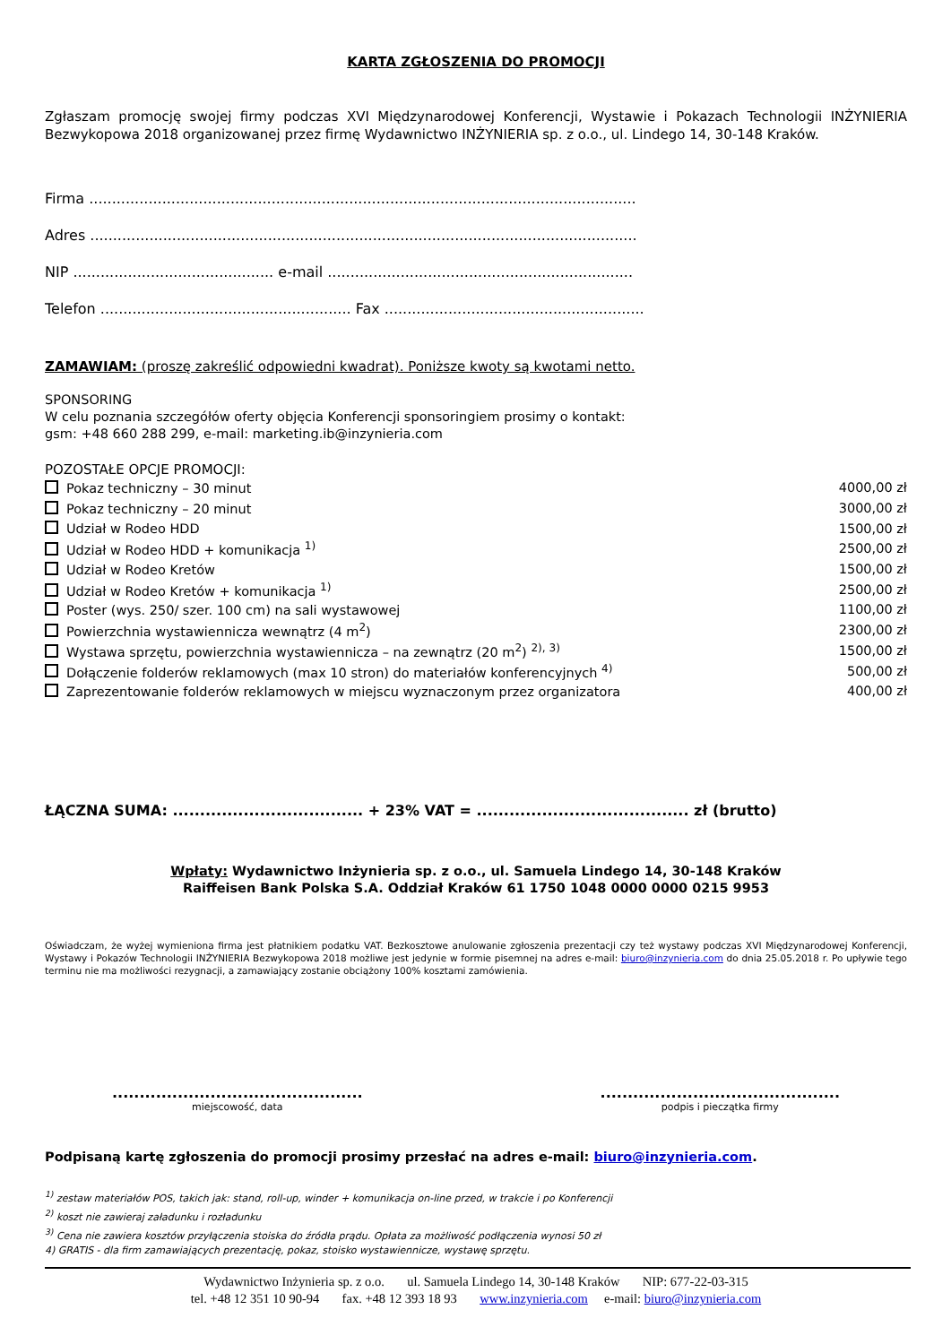KARTA ZGŁOSZENIA DO PROMOCJI
Zgłaszam promocję swojej firmy podczas XVI Międzynarodowej Konferencji, Wystawie i Pokazach Technologii INŻYNIERIA Bezwykopowa 2018 organizowanej przez firmę Wydawnictwo INŻYNIERIA sp. z o.o., ul. Lindego 14, 30-148 Kraków.
Firma ........................................................................................................................
Adres ........................................................................................................................
NIP ............................................ e-mail ...................................................................
Telefon ....................................................... Fax .........................................................
ZAMAWIAM: (proszę zakreślić odpowiedni kwadrat). Poniższe kwoty są kwotami netto.
SPONSORING
W celu poznania szczegółów oferty objęcia Konferencji sponsoringiem prosimy o kontakt:
gsm: +48 660 288 299, e-mail: marketing.ib@inzynieria.com
POZOSTAŁE OPCJE PROMOCJI:
| Pokaz techniczny – 30 minut | 4000,00 zł |
| Pokaz techniczny – 20 minut | 3000,00 zł |
| Udział w Rodeo HDD | 1500,00 zł |
| Udział w Rodeo HDD + komunikacja <sup>1)</sup> | 2500,00 zł |
| Udział w Rodeo Kretów | 1500,00 zł |
| Udział w Rodeo Kretów + komunikacja <sup>1)</sup> | 2500,00 zł |
| Poster (wys. 250/ szer. 100 cm) na sali wystawowej | 1100,00 zł |
| Powierzchnia wystawiennicza wewnątrz (4 m<sup>2</sup>) | 2300,00 zł |
| Wystawa sprzętu, powierzchnia wystawiennicza – na zewnątrz (20 m<sup>2</sup>) <sup>2), 3)</sup> | 1500,00 zł |
| Dołączenie folderów reklamowych (max 10 stron) do materiałów konferencyjnych <sup>4)</sup> | 500,00 zł |
| Zaprezentowanie folderów reklamowych w miejscu wyznaczonym przez organizatora | 400,00 zł |
ŁĄCZNA SUMA: ................................... + 23% VAT = ....................................... zł (brutto)
Wpłaty: Wydawnictwo Inżynieria sp. z o.o., ul. Samuela Lindego 14, 30-148 Kraków
Raiffeisen Bank Polska S.A. Oddział Kraków 61 1750 1048 0000 0000 0215 9953
Oświadczam, że wyżej wymieniona firma jest płatnikiem podatku VAT. Bezkosztowe anulowanie zgłoszenia prezentacji czy też wystawy podczas XVI Międzynarodowej Konferencji, Wystawy i Pokazów Technologii INŻYNIERIA Bezwykopowa 2018 możliwe jest jedynie w formie pisemnej na adres e-mail: biuro@inzynieria.com do dnia 25.05.2018 r. Po upływie tego terminu nie ma możliwości rezygnacji, a zamawiający zostanie obciążony 100% kosztami zamówienia.
..............................................
miejscowość, data
............................................
podpis i pieczątka firmy
Podpisaną kartę zgłoszenia do promocji prosimy przesłać na adres e-mail: biuro@inzynieria.com.
<sup>1)</sup> zestaw materiałów POS, takich jak: stand, roll-up, winder + komunikacja on-line przed, w trakcie i po Konferencji
<sup>2)</sup> koszt nie zawieraj załadunku i rozładunku
<sup>3)</sup> Cena nie zawiera kosztów przyłączenia stoiska do źródła prądu. Opłata za możliwość podłączenia wynosi 50 zł
4) GRATIS - dla firm zamawiających prezentację, pokaz, stoisko wystawiennicze, wystawę sprzętu.
Wydawnictwo Inżynieria sp. z o.o. ul. Samuela Lindego 14, 30-148 Kraków NIP: 677-22-03-315
tel. +48 12 351 10 90-94 fax. +48 12 393 18 93 www.inzynieria.com e-mail: biuro@inzynieria.com